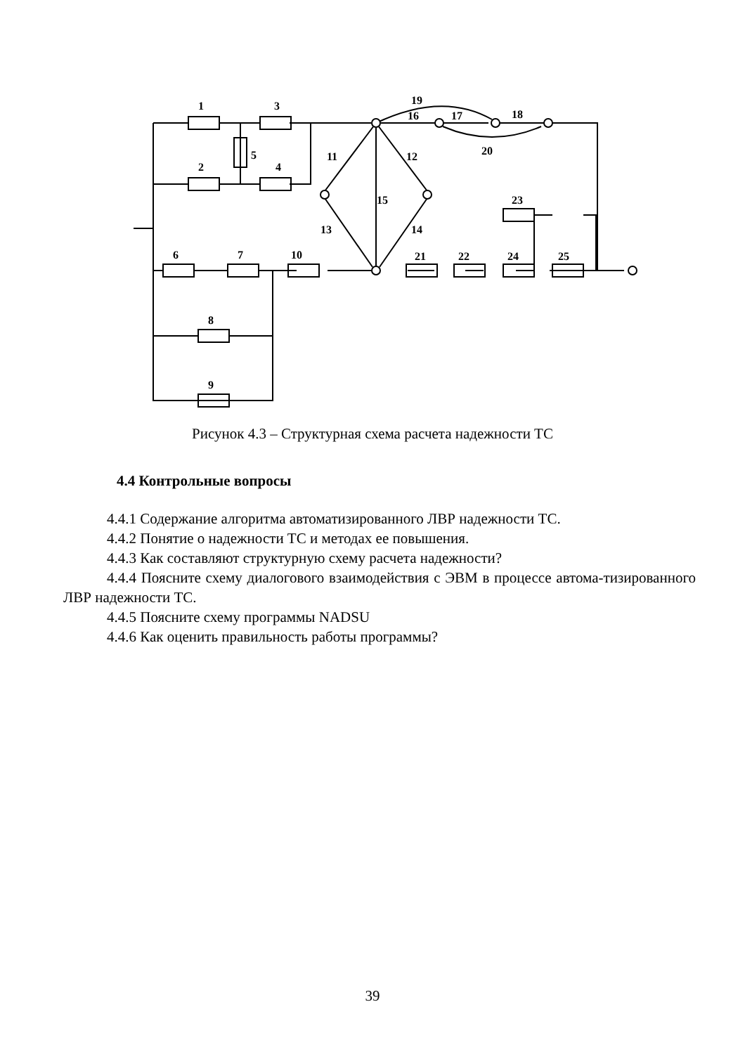1
3
2
4
5
6
7
10
8
9
11
12
13
14
15
16
17
18
19
20
21
22
23
24
25
Рисунок 4.3 – Структурная схема расчета надежности ТС
4.4 Контрольные вопросы
4.4.1 Содержание алгоритма автоматизированного ЛВР надежности ТС.
4.4.2 Понятие о надежности ТС и методах ее повышения.
4.4.3 Как составляют структурную схему расчета надежности?
4.4.4 Поясните схему диалогового взаимодействия с ЭВМ в процессе автома-тизированного ЛВР надежности ТС.
4.4.5 Поясните схему программы NADSU
4.4.6 Как оценить правильность работы программы?
39